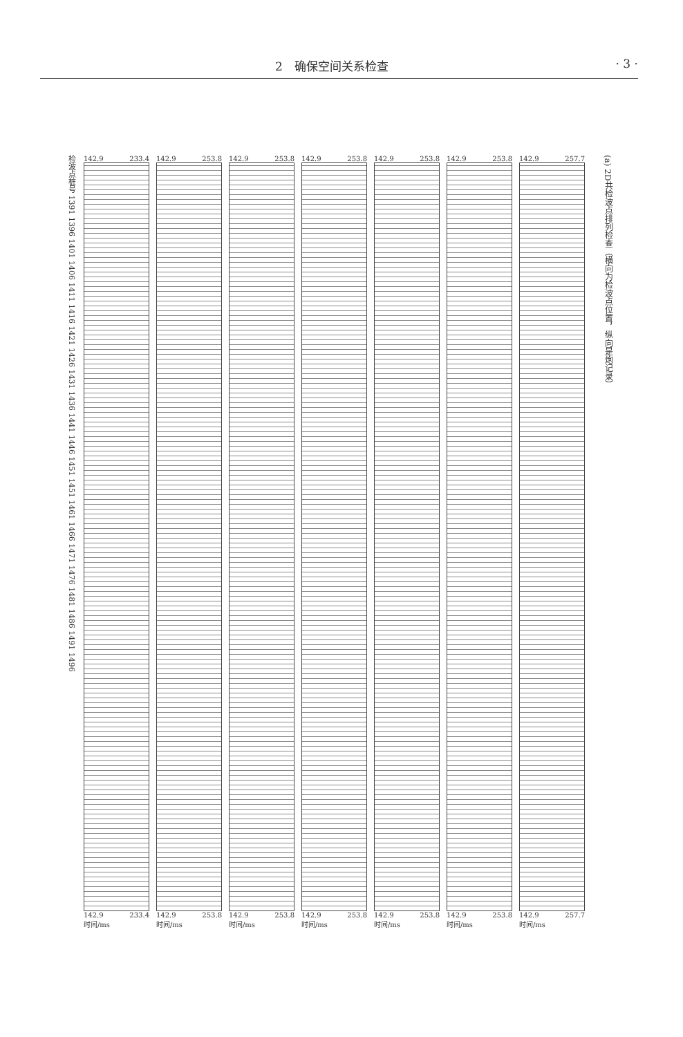2　确保空间关系检查 · 3 ·
检波点桩号 1391 1396 1401 1406 1411 1416 1421 1426 1431 1436 1441 1446 1451 1451 1461 1466 1471 1476 1481 1486 1491 1496
142.9 233.4
142.9 233.4
时间/ms
142.9 253.8
142.9 253.8
时间/ms
142.9 253.8
142.9 253.8
时间/ms
142.9 253.8
142.9 253.8
时间/ms
142.9 253.8
142.9 253.8
时间/ms
142.9 253.8
142.9 253.8
时间/ms
142.9 257.7
142.9 257.7
时间/ms
(a) 2D共检波点排列检查（横向为检波点位置，纵向是炮记录）